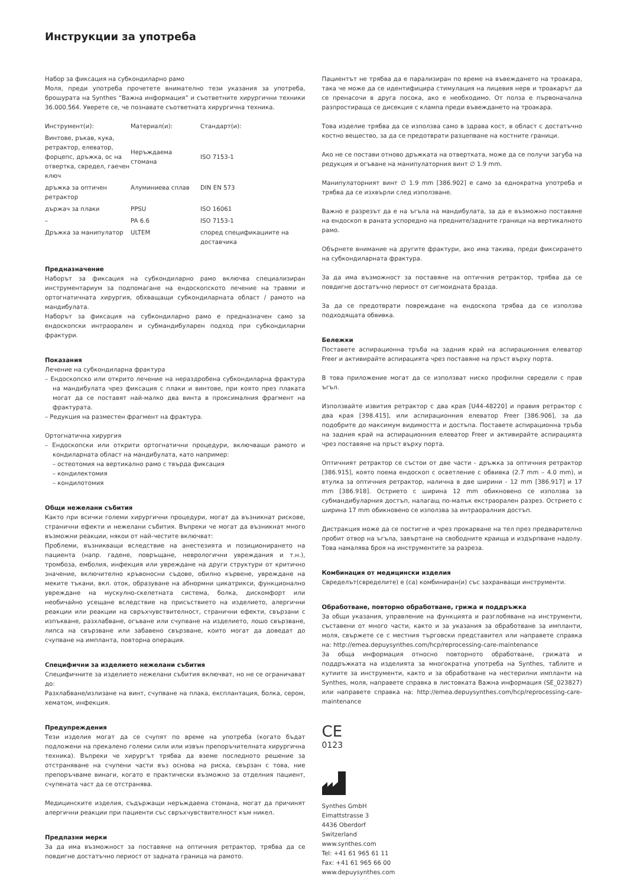Инструкции за употреба
Набор за фиксация на субкондиларно рамо
Моля, преди употреба прочетете внимателно тези указания за употреба, брошурата на Synthes “Важна информация” и съответните хирургични техники 36.000.564. Уверете се, че познавате съответната хирургична техника.
| Инструмент(и): | Материал(и): | Стандарт(и): |
| Винтове, ръкав, кука, ретрактор, елеватор, форцепс, дръжка, ос на отвертка, свредел, гаечен ключ | Неръждаема стомана | ISO 7153-1 |
| дръжка за оптичен ретрактор | Алуминиева сплав | DIN EN 573 |
| държач за плаки | PPSU | ISO 16061 |
| – | PA 6.6 | ISO 7153-1 |
| Дръжка за манипулатор | ULTEM | според спецификациите на доставчика |
Предназначение
Наборът за фиксация на субкондиларно рамо включва специализиран инструментариум за подпомагане на ендоскопското лечение на травми и ортогнатичната хирургия, обхващащи субкондиларната област / рамото на мандибулата.
Наборът за фиксация на субкондиларно рамо е предназначен само за ендоскопски интраорален и субмандибуларен подход при субкондиларни фрактури.
Показания
Лечение на субкондиларна фрактура
– Ендоскопско или открито лечение на нераздробена субкондиларна фрактура на мандибулата чрез фиксация с плаки и винтове, при която през плаката могат да се поставят най-малко два винта в проксималния фрагмент на фрактурата.
– Редукция на разместен фрагмент на фрактура.
Ортогнатична хирургия
– Ендоскопски или открити ортогнатични процедури, включващи рамото и кондиларната област на мандибулата, като например:
– остеотомия на вертикално рамо с твърда фиксация
– кондилектомия
– кондилотомия
Общи нежелани събития
Както при всички големи хирургични процедури, могат да възникнат рискове, странични ефекти и нежелани събития. Въпреки че могат да възникнат много възможни реакции, някои от най-честите включват:
Проблеми, възникващи вследствие на анестезията и позиционирането на пациента (напр. гадене, повръщане, неврологични увреждания и т.н.), тромбоза, емболия, инфекция или увреждане на други структури от критично значение, включително кръвоносни съдове, обилно кървене, увреждане на меките тъкани, вкл. оток, образуване на абнормни цикатрикси, функционално увреждане на мускулно-скелетната система, болка, дискомфорт или необичайно усещане вследствие на присъствието на изделието, алергични реакции или реакции на свръхчувствителност, странични ефекти, свързани с изпъкване, разхлабване, огъване или счупване на изделието, лошо свързване, липса на свързване или забавено свързване, които могат да доведат до счупване на импланта, повторна операция.
Специфични за изделието нежелани събития
Специфичните за изделието нежелани събития включват, но не се ограничават до:
Разхлабване/излизане на винт, счупване на плака, експлантация, болка, сером, хематом, инфекция.
Предупреждения
Тези изделия могат да се счупят по време на употреба (когато бъдат подложени на прекалено големи сили или извън препоръчителната хирургична техника). Въпреки че хирургът трябва да вземе последното решение за отстраняване на счупени части въз основа на риска, свързан с това, ние препоръчваме винаги, когато е практически възможно за отделния пациент, счупената част да се отстранява.
Медицинските изделия, съдържащи неръждаема стомана, могат да причинят алергични реакции при пациенти със свръхчувствителност към никел.
Предпазни мерки
За да има възможност за поставяне на оптичния ретрактор, трябва да се повдигне достатъчно периост от задната граница на рамото.
Пациентът не трябва да е парализиран по време на въвеждането на троакара, така че може да се идентифицира стимулация на лицевия нерв и троакарът да се пренасочи в друга посока, ако е необходимо. От полза е първоначална разпростираща се дисекция с клампа преди въвеждането на троакара.
Това изделие трябва да се използва само в здрава кост, в област с достатъчно костно вещество, за да се предотврати разцепване на костните граници.
Ако не се постави отново дръжката на отвертката, може да се получи загуба на редукция и огъване на манипулаторния винт ∅ 1.9 mm.
Манипулаторният винт ∅ 1.9 mm [386.902] е само за еднократна употреба и трябва да се изхвърли след използване.
Важно е разрезът да е на ъгъла на мандибулата, за да е възможно поставяне на ендоскоп в раната успоредно на предните/задните граници на вертикалното рамо.
Обърнете внимание на другите фрактури, ако има такива, преди фиксирането на субкондиларната фрактура.
За да има възможност за поставяне на оптичния ретрактор, трябва да се повдигне достатъчно периост от сигмоидната бразда.
За да се предотврати повреждане на ендоскопа трябва да се използва подходящата обвивка.
Бележки
Поставете аспирационна тръба на задния край на аспирационния елеватор Freer и активирайте аспирацията чрез поставяне на пръст върху порта.
В това приложение могат да се използват ниско профилни свредели с прав ъгъл.
Използвайте извития ретрактор с два края [U44-48220] и правия ретрактор с два края [398.415], или аспирационния елеватор Freer [386.906], за да подобрите до максимум видимостта и достъпа. Поставете аспирационна тръба на задния край на аспирационния елеватор Freer и активирайте аспирацията чрез поставяне на пръст върху порта.
Оптичният ретрактор се състои от две части - дръжка за оптичния ретрактор [386.915], която поема ендоскоп с осветление с обвивка (2.7 mm – 4.0 mm), и втулка за оптичния ретрактор, налична в две ширини - 12 mm [386.917] и 17 mm [386.918]. Острието с ширина 12 mm обикновено се използва за субмандибуларния достъп, налагащ по-малък екстраорален разрез. Острието с ширина 17 mm обикновено се използва за интраоралния достъп.
Дистракция може да се постигне и чрез прокарване на тел през предварително пробит отвор на ъгъла, завъртане на свободните краища и издърпване надолу. Това намалява броя на инструментите за разреза.
Комбинация от медицински изделия
Свределът(свределите) е (са) комбиниран(и) със захранващи инструменти.
Обработване, повторно обработване, грижа и поддръжка
За общи указания, управление на функцията и разглобяване на инструменти, съставени от много части, както и за указания за обработване за импланти, моля, свържете се с местния търговски представител или направете справка на: http://emea.depuysynthes.com/hcp/reprocessing-care-maintenance
За обща информация относно повторното обработване, грижата и поддръжката на изделията за многократна употреба на Synthes, таблите и кутиите за инструменти, както и за обработване на нестерилни импланти на Synthes, моля, направете справка в листовката Важна информация (SE_023827) или направете справка на: http://emea.depuysynthes.com/hcp/reprocessing-care-maintenance
CE
0123
Synthes GmbH
Eimattstrasse 3
4436 Oberdorf
Switzerland
www.synthes.com
Tel: +41 61 965 61 11
Fax: +41 61 965 66 00
www.depuysynthes.com